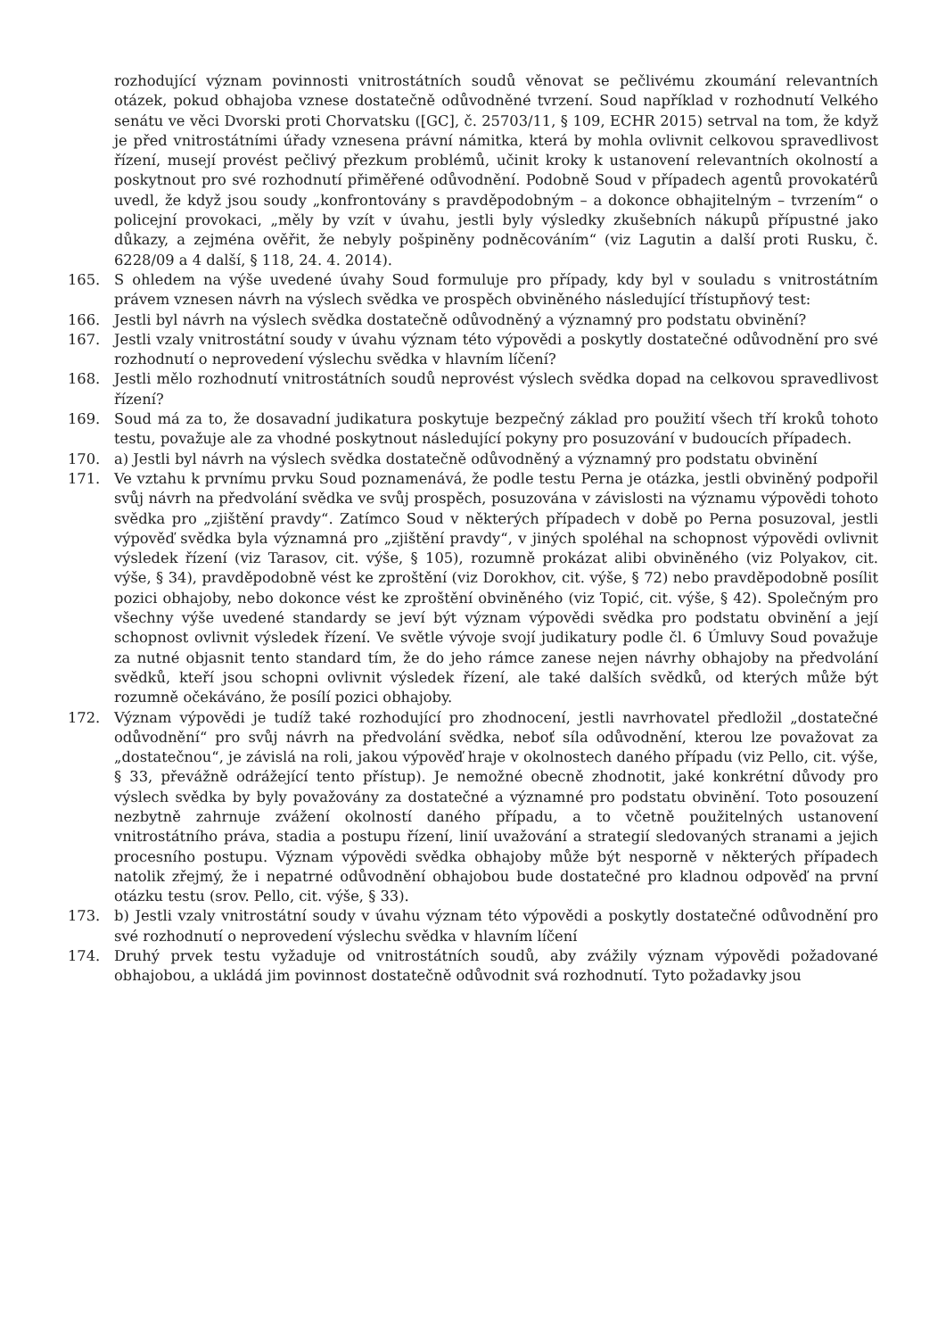rozhodující význam povinnosti vnitrostátních soudů věnovat se pečlivému zkoumání relevantních otázek, pokud obhajoba vznese dostatečně odůvodněné tvrzení. Soud například v rozhodnutí Velkého senátu ve věci Dvorski proti Chorvatsku ([GC], č. 25703/11, § 109, ECHR 2015) setrval na tom, že když je před vnitrostátními úřady vznesena právní námitka, která by mohla ovlivnit celkovou spravedlivost řízení, musejí provést pečlivý přezkum problémů, učinit kroky k ustanovení relevantních okolností a poskytnout pro své rozhodnutí přiměřené odůvodnění. Podobně Soud v případech agentů provokatérů uvedl, že když jsou soudy „konfrontovány s pravděpodobným – a dokonce obhajitelným – tvrzením“ o policejní provokaci, „měly by vzít v úvahu, jestli byly výsledky zkušebních nákupů přípustné jako důkazy, a zejména ověřit, že nebyly pošpiněny podněcováním“ (viz Lagutin a další proti Rusku, č. 6228/09 a 4 další, § 118, 24. 4. 2014).
165. S ohledem na výše uvedené úvahy Soud formuluje pro případy, kdy byl v souladu s vnitrostátním právem vznesen návrh na výslech svědka ve prospěch obviněného následující třístupňový test:
166. Jestli byl návrh na výslech svědka dostatečně odůvodněný a významný pro podstatu obvinění?
167. Jestli vzaly vnitrostátní soudy v úvahu význam této výpovědi a poskytly dostatečné odůvodnění pro své rozhodnutí o neprovedení výslechu svědka v hlavním líčení?
168. Jestli mělo rozhodnutí vnitrostátních soudů neprovést výslech svědka dopad na celkovou spravedlivost řízení?
169. Soud má za to, že dosavadní judikatura poskytuje bezpečný základ pro použití všech tří kroků tohoto testu, považuje ale za vhodné poskytnout následující pokyny pro posuzování v budoucích případech.
170. a) Jestli byl návrh na výslech svědka dostatečně odůvodněný a významný pro podstatu obvinění
171. Ve vztahu k prvnímu prvku Soud poznamenává, že podle testu Perna je otázka, jestli obviněný podpořil svůj návrh na předvolání svědka ve svůj prospěch, posuzována v závislosti na významu výpovědi tohoto svědka pro „zjištění pravdy“. Zatímco Soud v některých případech v době po Perna posuzoval, jestli výpověď svědka byla významná pro „zjištění pravdy“, v jiných spoléhal na schopnost výpovědi ovlivnit výsledek řízení (viz Tarasov, cit. výše, § 105), rozumně prokázat alibi obviněného (viz Polyakov, cit. výše, § 34), pravděpodobně vést ke zproštění (viz Dorokhov, cit. výše, § 72) nebo pravděpodobně posílit pozici obhajoby, nebo dokonce vést ke zproštění obviněného (viz Topić, cit. výše, § 42). Společným pro všechny výše uvedené standardy se jeví být význam výpovědi svědka pro podstatu obvinění a její schopnost ovlivnit výsledek řízení. Ve světle vývoje svojí judikatury podle čl. 6 Úmluvy Soud považuje za nutné objasnit tento standard tím, že do jeho rámce zanese nejen návrhy obhajoby na předvolání svědků, kteří jsou schopni ovlivnit výsledek řízení, ale také dalších svědků, od kterých může být rozumně očekáváno, že posílí pozici obhajoby.
172. Význam výpovědi je tudíž také rozhodující pro zhodnocení, jestli navrhovatel předložil „dostatečné odůvodnění“ pro svůj návrh na předvolání svědka, neboť síla odůvodnění, kterou lze považovat za „dostatečnou“, je závislá na roli, jakou výpověď hraje v okolnostech daného případu (viz Pello, cit. výše, § 33, převážně odrážející tento přístup). Je nemožné obecně zhodnotit, jaké konkrétní důvody pro výslech svědka by byly považovány za dostatečné a významné pro podstatu obvinění. Toto posouzení nezbytně zahrnuje zvážení okolností daného případu, a to včetně použitelných ustanovení vnitrostátního práva, stadia a postupu řízení, linií uvažování a strategií sledovaných stranami a jejich procesního postupu. Význam výpovědi svědka obhajoby může být nesporně v některých případech natolik zřejmý, že i nepatrné odůvodnění obhajobou bude dostatečné pro kladnou odpověď na první otázku testu (srov. Pello, cit. výše, § 33).
173. b) Jestli vzaly vnitrostátní soudy v úvahu význam této výpovědi a poskytly dostatečné odůvodnění pro své rozhodnutí o neprovedení výslechu svědka v hlavním líčení
174. Druhý prvek testu vyžaduje od vnitrostátních soudů, aby zvážily význam výpovědi požadované obhajobou, a ukládá jim povinnost dostatečně odůvodnit svá rozhodnutí. Tyto požadavky jsou